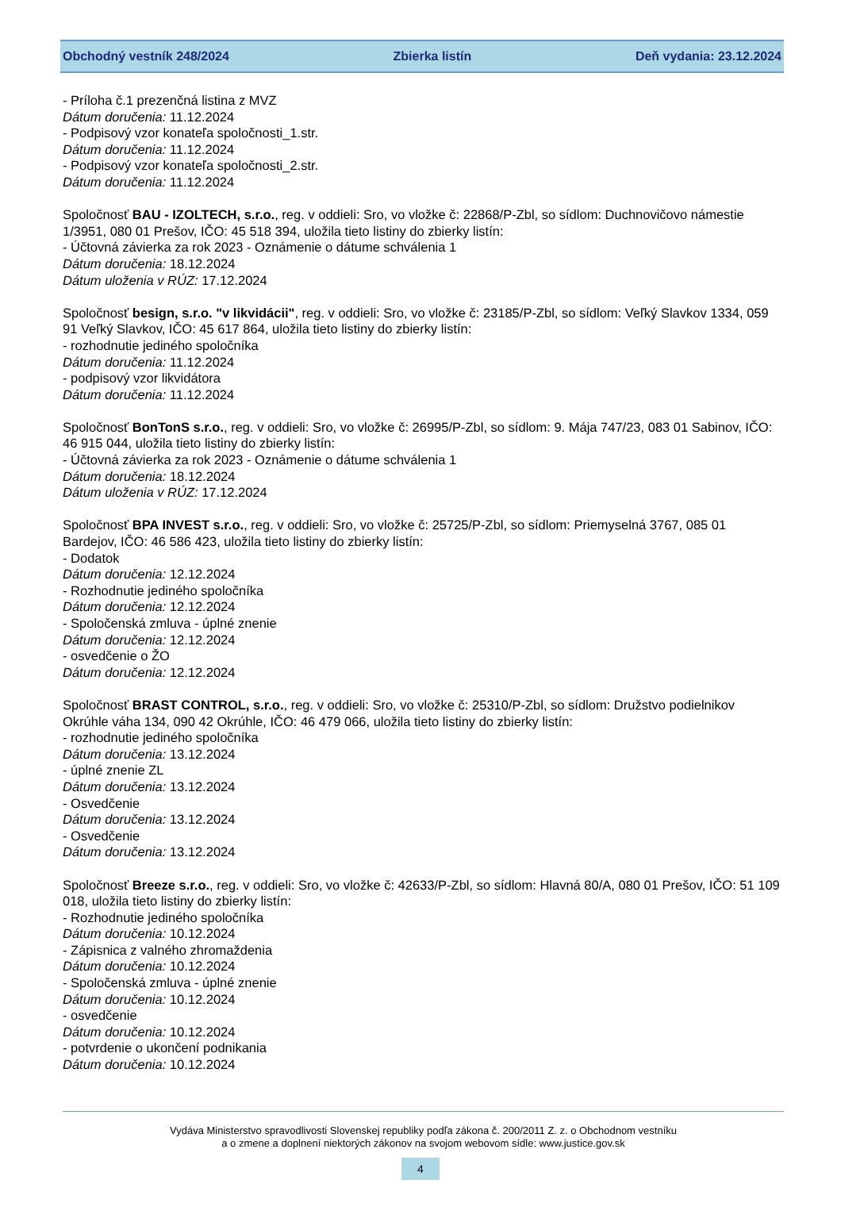Obchodný vestník 248/2024 Zbierka listín Deň vydania: 23.12.2024
- Príloha č.1 prezenčná listina z MVZ
Dátum doručenia: 11.12.2024
- Podpisový vzor konateľa spoločnosti_1.str.
Dátum doručenia: 11.12.2024
- Podpisový vzor konateľa spoločnosti_2.str.
Dátum doručenia: 11.12.2024
Spoločnosť BAU - IZOLTECH, s.r.o., reg. v oddieli: Sro, vo vložke č: 22868/P-Zbl, so sídlom: Duchnovičovo námestie 1/3951, 080 01 Prešov, IČO: 45 518 394, uložila tieto listiny do zbierky listín:
- Účtovná závierka za rok 2023 - Oznámenie o dátume schválenia 1
Dátum doručenia: 18.12.2024
Dátum uloženia v RÚZ: 17.12.2024
Spoločnosť besign, s.r.o. "v likvidácii", reg. v oddieli: Sro, vo vložke č: 23185/P-Zbl, so sídlom: Veľký Slavkov 1334, 059 91 Veľký Slavkov, IČO: 45 617 864, uložila tieto listiny do zbierky listín:
- rozhodnutie jediného spoločníka
Dátum doručenia: 11.12.2024
- podpisový vzor likvidátora
Dátum doručenia: 11.12.2024
Spoločnosť BonTonS s.r.o., reg. v oddieli: Sro, vo vložke č: 26995/P-Zbl, so sídlom: 9. Mája 747/23, 083 01 Sabinov, IČO: 46 915 044, uložila tieto listiny do zbierky listín:
- Účtovná závierka za rok 2023 - Oznámenie o dátume schválenia 1
Dátum doručenia: 18.12.2024
Dátum uloženia v RÚZ: 17.12.2024
Spoločnosť BPA INVEST s.r.o., reg. v oddieli: Sro, vo vložke č: 25725/P-Zbl, so sídlom: Priemyselná 3767, 085 01 Bardejov, IČO: 46 586 423, uložila tieto listiny do zbierky listín:
- Dodatok
Dátum doručenia: 12.12.2024
- Rozhodnutie jediného spoločníka
Dátum doručenia: 12.12.2024
- Spoločenská zmluva - úplné znenie
Dátum doručenia: 12.12.2024
- osvedčenie o ŽO
Dátum doručenia: 12.12.2024
Spoločnosť BRAST CONTROL, s.r.o., reg. v oddieli: Sro, vo vložke č: 25310/P-Zbl, so sídlom: Družstvo podielnikov Okrúhle váha 134, 090 42 Okrúhle, IČO: 46 479 066, uložila tieto listiny do zbierky listín:
- rozhodnutie jediného spoločníka
Dátum doručenia: 13.12.2024
- úplné znenie ZL
Dátum doručenia: 13.12.2024
- Osvedčenie
Dátum doručenia: 13.12.2024
- Osvedčenie
Dátum doručenia: 13.12.2024
Spoločnosť Breeze s.r.o., reg. v oddieli: Sro, vo vložke č: 42633/P-Zbl, so sídlom: Hlavná 80/A, 080 01 Prešov, IČO: 51 109 018, uložila tieto listiny do zbierky listín:
- Rozhodnutie jediného spoločníka
Dátum doručenia: 10.12.2024
- Zápisnica z valného zhromaždenia
Dátum doručenia: 10.12.2024
- Spoločenská zmluva - úplné znenie
Dátum doručenia: 10.12.2024
- osvedčenie
Dátum doručenia: 10.12.2024
- potvrdenie o ukončení podnikania
Dátum doručenia: 10.12.2024
Vydáva Ministerstvo spravodlivosti Slovenskej republiky podľa zákona č. 200/2011 Z. z. o Obchodnom vestníku
a o zmene a doplnení niektorých zákonov na svojom webovom sídle: www.justice.gov.sk
4